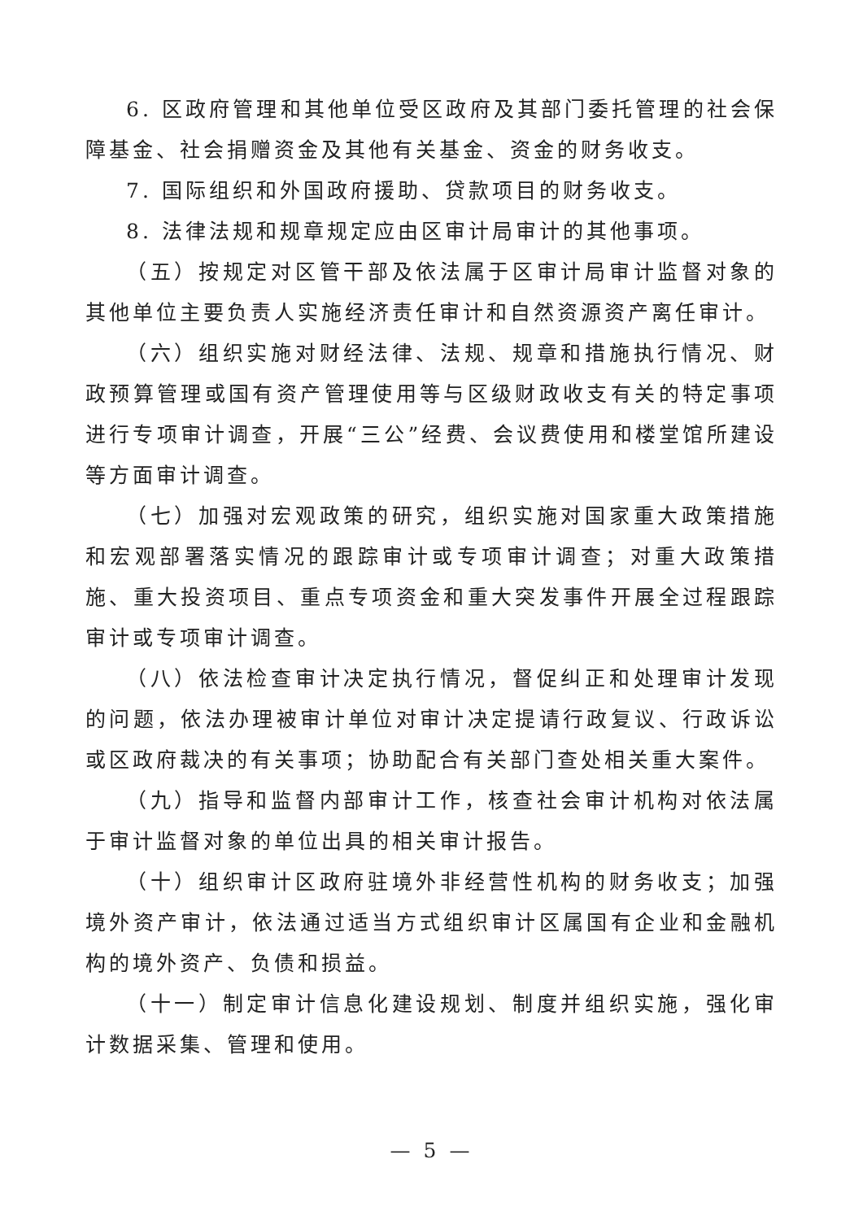6. 区政府管理和其他单位受区政府及其部门委托管理的社会保障基金、社会捐赠资金及其他有关基金、资金的财务收支。
7. 国际组织和外国政府援助、贷款项目的财务收支。
8. 法律法规和规章规定应由区审计局审计的其他事项。
（五）按规定对区管干部及依法属于区审计局审计监督对象的其他单位主要负责人实施经济责任审计和自然资源资产离任审计。
（六）组织实施对财经法律、法规、规章和措施执行情况、财政预算管理或国有资产管理使用等与区级财政收支有关的特定事项进行专项审计调查，开展“三公”经费、会议费使用和楼堂馆所建设等方面审计调查。
（七）加强对宏观政策的研究，组织实施对国家重大政策措施和宏观部署落实情况的跟踪审计或专项审计调查；对重大政策措施、重大投资项目、重点专项资金和重大突发事件开展全过程跟踪审计或专项审计调查。
（八）依法检查审计决定执行情况，督促纠正和处理审计发现的问题，依法办理被审计单位对审计决定提请行政复议、行政诉讼或区政府裁决的有关事项；协助配合有关部门查处相关重大案件。
（九）指导和监督内部审计工作，核查社会审计机构对依法属于审计监督对象的单位出具的相关审计报告。
（十）组织审计区政府驻境外非经营性机构的财务收支；加强境外资产审计，依法通过适当方式组织审计区属国有企业和金融机构的境外资产、负债和损益。
（十一）制定审计信息化建设规划、制度并组织实施，强化审计数据采集、管理和使用。
— 5 —